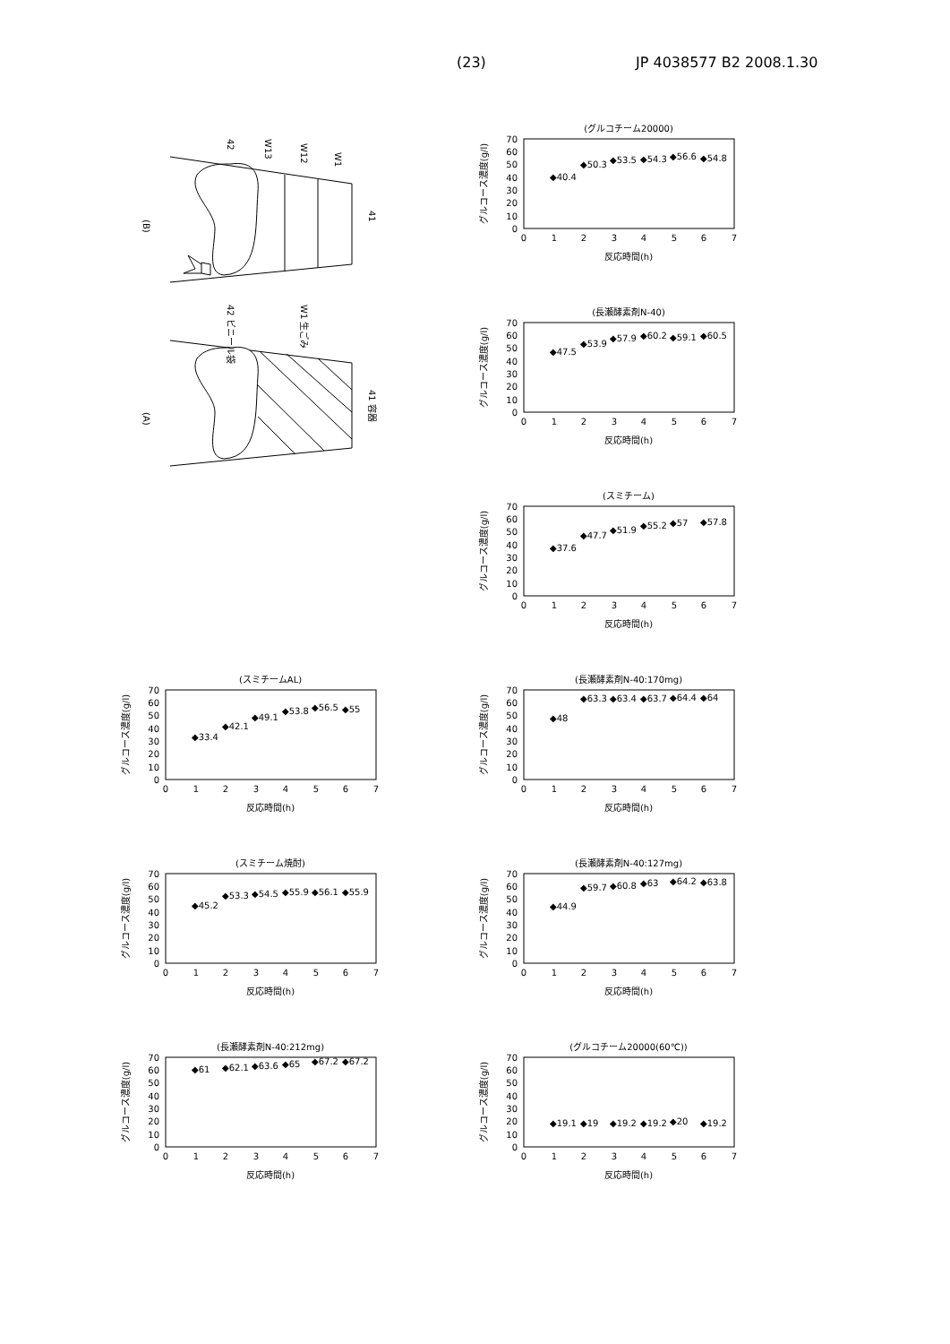(23) JP 4038577 B2 2008.1.30
(B)
42
W13
W12
W1
41
(グルコチーム20000)
グルコース濃度(g/l)
0
10
20
30
40
50
60
70
0
1
2
3
4
5
6
7
反応時間(h)
◆40.4
◆50.3
◆53.5
◆54.3
◆56.6
◆54.8
(A)
42 ビニール袋
W1 生ごみ
41 容器
(長瀬酵素剤N-40)
グルコース濃度(g/l)
0
10
20
30
40
50
60
70
0
1
2
3
4
5
6
7
反応時間(h)
◆47.5
◆53.9
◆57.9
◆60.2
◆59.1
◆60.5
(スミチーム)
グルコース濃度(g/l)
0
10
20
30
40
50
60
70
0
1
2
3
4
5
6
7
反応時間(h)
◆37.6
◆47.7
◆51.9
◆55.2
◆57
◆57.8
(スミチームAL)
グルコース濃度(g/l)
0
10
20
30
40
50
60
70
0
1
2
3
4
5
6
7
反応時間(h)
◆33.4
◆42.1
◆49.1
◆53.8
◆56.5
◆55
(長瀬酵素剤N-40:170mg)
グルコース濃度(g/l)
0
10
20
30
40
50
60
70
0
1
2
3
4
5
6
7
反応時間(h)
◆48
◆63.3
◆63.4
◆63.7
◆64.4
◆64
(スミチーム焼酎)
グルコース濃度(g/l)
0
10
20
30
40
50
60
70
0
1
2
3
4
5
6
7
反応時間(h)
◆45.2
◆53.3
◆54.5
◆55.9
◆56.1
◆55.9
(長瀬酵素剤N-40:127mg)
グルコース濃度(g/l)
0
10
20
30
40
50
60
70
0
1
2
3
4
5
6
7
反応時間(h)
◆44.9
◆59.7
◆60.8
◆63
◆64.2
◆63.8
(長瀬酵素剤N-40:212mg)
グルコース濃度(g/l)
0
10
20
30
40
50
60
70
0
1
2
3
4
5
6
7
反応時間(h)
◆61
◆62.1
◆63.6
◆65
◆67.2
◆67.2
(グルコチーム20000(60℃))
グルコース濃度(g/l)
0
10
20
30
40
50
60
70
0
1
2
3
4
5
6
7
反応時間(h)
◆19.1
◆19
◆19.2
◆19.2
◆20
◆19.2